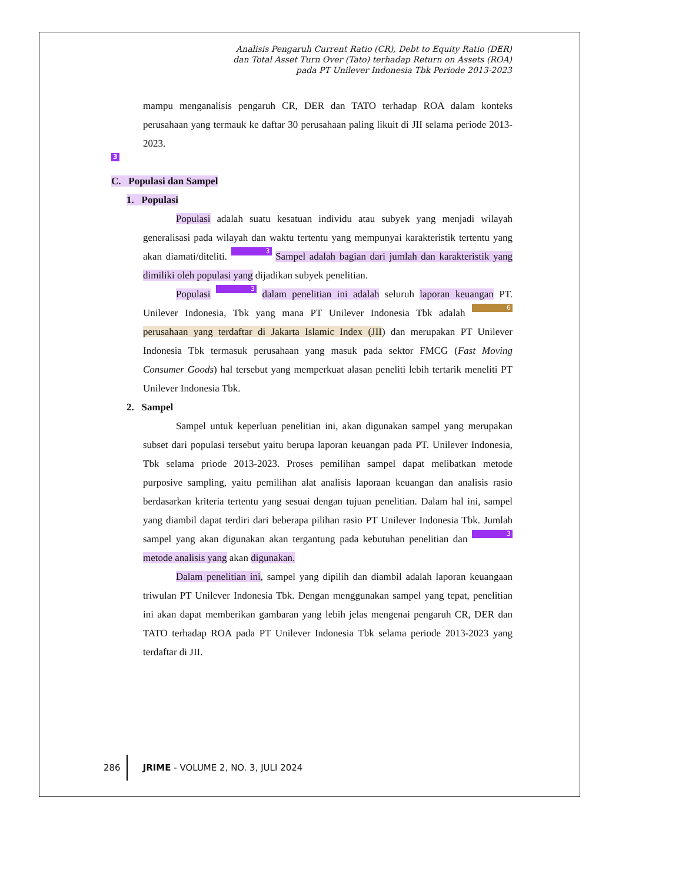Analisis Pengaruh Current Ratio (CR), Debt to Equity Ratio (DER)
dan Total Asset Turn Over (Tato) terhadap Return on Assets (ROA)
pada PT Unilever Indonesia Tbk Periode 2013-2023
mampu menganalisis pengaruh CR, DER dan TATO terhadap ROA dalam konteks perusahaan yang termauk ke daftar 30 perusahaan paling likuit di JII selama periode 2013-2023.
3
C. Populasi dan Sampel
1. Populasi
Populasi adalah suatu kesatuan individu atau subyek yang menjadi wilayah generalisasi pada wilayah dan waktu tertentu yang mempunyai karakteristik tertentu yang akan diamati/diteliti. 3 Sampel adalah bagian dari jumlah dan karakteristik yang dimiliki oleh populasi yang dijadikan subyek penelitian.
Populasi 3 dalam penelitian ini adalah seluruh laporan keuangan PT. Unilever Indonesia, Tbk yang mana PT Unilever Indonesia Tbk adalah 6 perusahaan yang terdaftar di Jakarta Islamic Index (JII) dan merupakan PT Unilever Indonesia Tbk termasuk perusahaan yang masuk pada sektor FMCG (Fast Moving Consumer Goods) hal tersebut yang memperkuat alasan peneliti lebih tertarik meneliti PT Unilever Indonesia Tbk.
2. Sampel
Sampel untuk keperluan penelitian ini, akan digunakan sampel yang merupakan subset dari populasi tersebut yaitu berupa laporan keuangan pada PT. Unilever Indonesia, Tbk selama priode 2013-2023. Proses pemilihan sampel dapat melibatkan metode purposive sampling, yaitu pemilihan alat analisis laporaan keuangan dan analisis rasio berdasarkan kriteria tertentu yang sesuai dengan tujuan penelitian. Dalam hal ini, sampel yang diambil dapat terdiri dari beberapa pilihan rasio PT Unilever Indonesia Tbk. Jumlah sampel yang akan digunakan akan tergantung pada kebutuhan penelitian dan 3 metode analisis yang akan digunakan.
Dalam penelitian ini, sampel yang dipilih dan diambil adalah laporan keuangaan triwulan PT Unilever Indonesia Tbk. Dengan menggunakan sampel yang tepat, penelitian ini akan dapat memberikan gambaran yang lebih jelas mengenai pengaruh CR, DER dan TATO terhadap ROA pada PT Unilever Indonesia Tbk selama periode 2013-2023 yang terdaftar di JII.
286 JRIME - VOLUME 2, NO. 3, JULI 2024